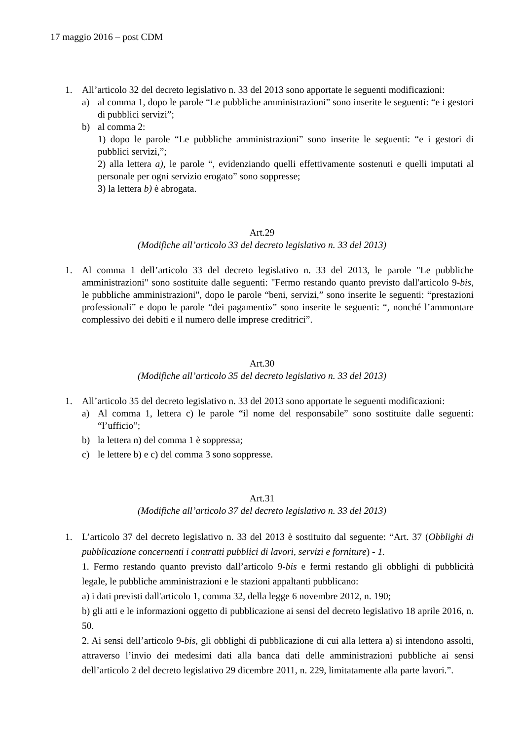17 maggio 2016 – post CDM
1. All’articolo 32 del decreto legislativo n. 33 del 2013 sono apportate le seguenti modificazioni:
a) al comma 1, dopo le parole “Le pubbliche amministrazioni” sono inserite le seguenti: “e i gestori di pubblici servizi”;
b) al comma 2:
1) dopo le parole “Le pubbliche amministrazioni” sono inserite le seguenti: “e i gestori di pubblici servizi,”;
2) alla lettera a), le parole “, evidenziando quelli effettivamente sostenuti e quelli imputati al personale per ogni servizio erogato” sono soppresse;
3) la lettera b) è abrogata.
Art.29
(Modifiche all’articolo 33 del decreto legislativo n. 33 del 2013)
1. Al comma 1 dell’articolo 33 del decreto legislativo n. 33 del 2013, le parole "Le pubbliche amministrazioni" sono sostituite dalle seguenti: "Fermo restando quanto previsto dall'articolo 9-bis, le pubbliche amministrazioni", dopo le parole “beni, servizi,” sono inserite le seguenti: “prestazioni professionali” e dopo le parole “dei pagamenti»” sono inserite le seguenti: “, nonché l’ammontare complessivo dei debiti e il numero delle imprese creditrici”.
Art.30
(Modifiche all’articolo 35 del decreto legislativo n. 33 del 2013)
1. All’articolo 35 del decreto legislativo n. 33 del 2013 sono apportate le seguenti modificazioni:
a) Al comma 1, lettera c) le parole “il nome del responsabile” sono sostituite dalle seguenti: “l’ufficio”;
b) la lettera n) del comma 1 è soppressa;
c) le lettere b) e c) del comma 3 sono soppresse.
Art.31
(Modifiche all’articolo 37 del decreto legislativo n. 33 del 2013)
1. L’articolo 37 del decreto legislativo n. 33 del 2013 è sostituito dal seguente: “Art. 37 (Obblighi di pubblicazione concernenti i contratti pubblici di lavori, servizi e forniture) - 1.
1. Fermo restando quanto previsto dall’articolo 9-bis e fermi restando gli obblighi di pubblicità legale, le pubbliche amministrazioni e le stazioni appaltanti pubblicano:
a) i dati previsti dall'articolo 1, comma 32, della legge 6 novembre 2012, n. 190;
b) gli atti e le informazioni oggetto di pubblicazione ai sensi del decreto legislativo 18 aprile 2016, n. 50.
2. Ai sensi dell’articolo 9-bis, gli obblighi di pubblicazione di cui alla lettera a) si intendono assolti, attraverso l’invio dei medesimi dati alla banca dati delle amministrazioni pubbliche ai sensi dell’articolo 2 del decreto legislativo 29 dicembre 2011, n. 229, limitatamente alla parte lavori.”.